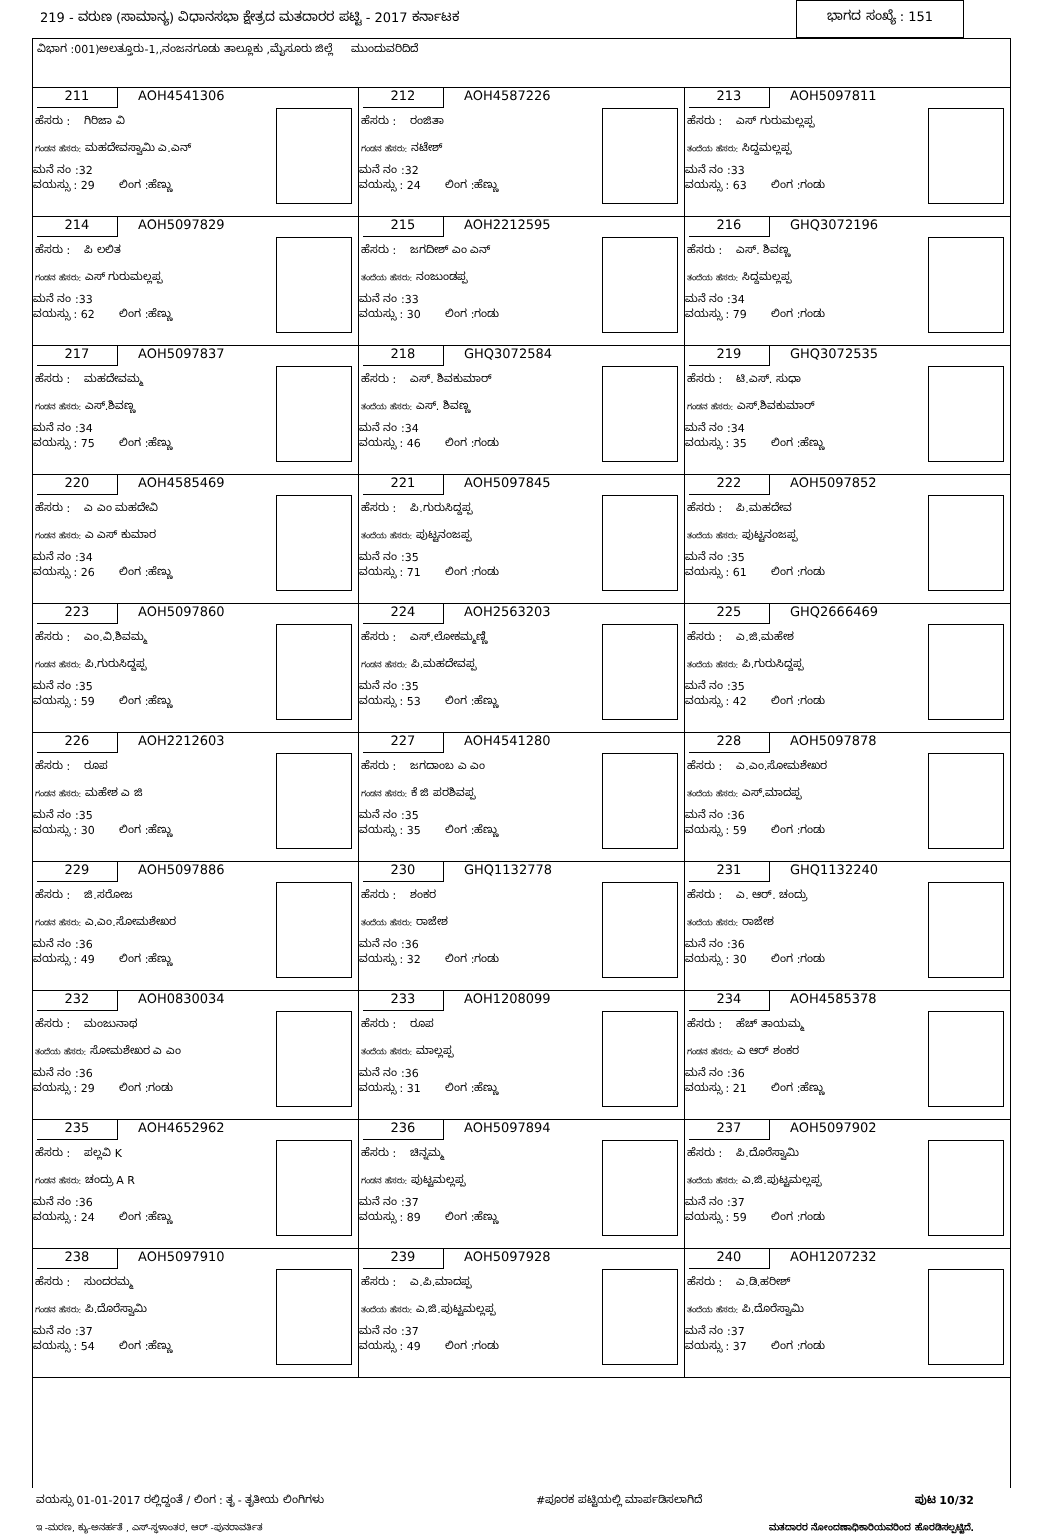219 - ವರುಣ (ಸಾಮಾನ್ಯ) ವಿಧಾನಸಭಾ ಕ್ಷೇತ್ರದ ಮತದಾರರ ಪಟ್ಟಿ - 2017 ಕರ್ನಾಟಕ
ಭಾಗದ ಸಂಖ್ಯೆ : 151
ವಿಭಾಗ :001)ಅಲತ್ತೂರು-1,,ನಂಜನಗೂಡು ತಾಲ್ಲೂಕು ,ಮೈಸೂರು ಜಿಲ್ಲೆ ಮುಂದುವರಿದಿದೆ
| 211 AOH4541306 ಹೆಸರು : ಗಿರಿಜಾ ವಿ ಗಂಡನ ಹೆಸರು: ಮಹದೇವಸ್ವಾಮಿ ಎ.ಎನ್ ಮನೆ ನಂ :32 ವಯಸ್ಸು : 29 ಲಿಂಗ :ಹೆಣ್ಣು | 212 AOH4587226 ಹೆಸರು : ರಂಜಿತಾ ಗಂಡನ ಹೆಸರು: ನಟೇಶ್ ಮನೆ ನಂ :32 ವಯಸ್ಸು : 24 ಲಿಂಗ :ಹೆಣ್ಣು | 213 AOH5097811 ಹೆಸರು : ಎಸ್ ಗುರುಮಲ್ಲಪ್ಪ ತಂದೆಯ ಹೆಸರು: ಸಿದ್ದಮಲ್ಲಪ್ಪ ಮನೆ ನಂ :33 ವಯಸ್ಸು : 63 ಲಿಂಗ :ಗಂಡು |
| 214 AOH5097829 ಹೆಸರು : ಪಿ ಲಲಿತ ಗಂಡನ ಹೆಸರು: ಎಸ್ ಗುರುಮಲ್ಲಪ್ಪ ಮನೆ ನಂ :33 ವಯಸ್ಸು : 62 ಲಿಂಗ :ಹೆಣ್ಣು | 215 AOH2212595 ಹೆಸರು : ಜಗದೀಶ್ ಎಂ ಎನ್ ತಂದೆಯ ಹೆಸರು: ನಂಜುಂಡಪ್ಪ ಮನೆ ನಂ :33 ವಯಸ್ಸು : 30 ಲಿಂಗ :ಗಂಡು | 216 GHQ3072196 ಹೆಸರು : ಎಸ್. ಶಿವಣ್ಣ ತಂದೆಯ ಹೆಸರು: ಸಿದ್ದಮಲ್ಲಪ್ಪ ಮನೆ ನಂ :34 ವಯಸ್ಸು : 79 ಲಿಂಗ :ಗಂಡು |
| 217 AOH5097837 ಹೆಸರು : ಮಹದೇವಮ್ಮ ಗಂಡನ ಹೆಸರು: ಎಸ್.ಶಿವಣ್ಣ ಮನೆ ನಂ :34 ವಯಸ್ಸು : 75 ಲಿಂಗ :ಹೆಣ್ಣು | 218 GHQ3072584 ಹೆಸರು : ಎಸ್. ಶಿವಕುಮಾರ್ ತಂದೆಯ ಹೆಸರು: ಎಸ್. ಶಿವಣ್ಣ ಮನೆ ನಂ :34 ವಯಸ್ಸು : 46 ಲಿಂಗ :ಗಂಡು | 219 GHQ3072535 ಹೆಸರು : ಟಿ.ಎಸ್. ಸುಧಾ ಗಂಡನ ಹೆಸರು: ಎಸ್.ಶಿವಕುಮಾರ್ ಮನೆ ನಂ :34 ವಯಸ್ಸು : 35 ಲಿಂಗ :ಹೆಣ್ಣು |
| 220 AOH4585469 ಹೆಸರು : ಎ ಎಂ ಮಹದೇವಿ ಗಂಡನ ಹೆಸರು: ಎ ಎಸ್ ಕುಮಾರ ಮನೆ ನಂ :34 ವಯಸ್ಸು : 26 ಲಿಂಗ :ಹೆಣ್ಣು | 221 AOH5097845 ಹೆಸರು : ಪಿ.ಗುರುಸಿದ್ದಪ್ಪ ತಂದೆಯ ಹೆಸರು: ಪುಟ್ಟನಂಜಪ್ಪ ಮನೆ ನಂ :35 ವಯಸ್ಸು : 71 ಲಿಂಗ :ಗಂಡು | 222 AOH5097852 ಹೆಸರು : ಪಿ.ಮಹದೇವ ತಂದೆಯ ಹೆಸರು: ಪುಟ್ಟನಂಜಪ್ಪ ಮನೆ ನಂ :35 ವಯಸ್ಸು : 61 ಲಿಂಗ :ಗಂಡು |
| 223 AOH5097860 ಹೆಸರು : ಎಂ.ವಿ.ಶಿವಮ್ಮ ಗಂಡನ ಹೆಸರು: ಪಿ.ಗುರುಸಿದ್ದಪ್ಪ ಮನೆ ನಂ :35 ವಯಸ್ಸು : 59 ಲಿಂಗ :ಹೆಣ್ಣು | 224 AOH2563203 ಹೆಸರು : ಎಸ್.ಲೋಕಮ್ಮಣ್ಣಿ ಗಂಡನ ಹೆಸರು: ಪಿ.ಮಹದೇವಪ್ಪ ಮನೆ ನಂ :35 ವಯಸ್ಸು : 53 ಲಿಂಗ :ಹೆಣ್ಣು | 225 GHQ2666469 ಹೆಸರು : ಎ.ಜಿ.ಮಹೇಶ ತಂದೆಯ ಹೆಸರು: ಪಿ.ಗುರುಸಿದ್ದಪ್ಪ ಮನೆ ನಂ :35 ವಯಸ್ಸು : 42 ಲಿಂಗ :ಗಂಡು |
| 226 AOH2212603 ಹೆಸರು : ರೂಪ ಗಂಡನ ಹೆಸರು: ಮಹೇಶ ಎ ಜಿ ಮನೆ ನಂ :35 ವಯಸ್ಸು : 30 ಲಿಂಗ :ಹೆಣ್ಣು | 227 AOH4541280 ಹೆಸರು : ಜಗದಾಂಬ ಎ ಎಂ ಗಂಡನ ಹೆಸರು: ಕೆ ಜಿ ಪರಶಿವಪ್ಪ ಮನೆ ನಂ :35 ವಯಸ್ಸು : 35 ಲಿಂಗ :ಹೆಣ್ಣು | 228 AOH5097878 ಹೆಸರು : ಎ.ಎಂ.ಸೋಮಶೇಖರ ತಂದೆಯ ಹೆಸರು: ಎಸ್.ಮಾದಪ್ಪ ಮನೆ ನಂ :36 ವಯಸ್ಸು : 59 ಲಿಂಗ :ಗಂಡು |
| 229 AOH5097886 ಹೆಸರು : ಜಿ.ಸರೋಜ ಗಂಡನ ಹೆಸರು: ಎ.ಎಂ.ಸೋಮಶೇಖರ ಮನೆ ನಂ :36 ವಯಸ್ಸು : 49 ಲಿಂಗ :ಹೆಣ್ಣು | 230 GHQ1132778 ಹೆಸರು : ಶಂಕರ ತಂದೆಯ ಹೆಸರು: ರಾಜೇಶ ಮನೆ ನಂ :36 ವಯಸ್ಸು : 32 ಲಿಂಗ :ಗಂಡು | 231 GHQ1132240 ಹೆಸರು : ಎ. ಆರ್. ಚಂದ್ರು ತಂದೆಯ ಹೆಸರು: ರಾಜೇಶ ಮನೆ ನಂ :36 ವಯಸ್ಸು : 30 ಲಿಂಗ :ಗಂಡು |
| 232 AOH0830034 ಹೆಸರು : ಮಂಜುನಾಥ ತಂದೆಯ ಹೆಸರು: ಸೋಮಶೇಖರ ಎ ಎಂ ಮನೆ ನಂ :36 ವಯಸ್ಸು : 29 ಲಿಂಗ :ಗಂಡು | 233 AOH1208099 ಹೆಸರು : ರೂಪ ತಂದೆಯ ಹೆಸರು: ಮಾಲ್ಲಪ್ಪ ಮನೆ ನಂ :36 ವಯಸ್ಸು : 31 ಲಿಂಗ :ಹೆಣ್ಣು | 234 AOH4585378 ಹೆಸರು : ಹೆಚ್ ತಾಯಮ್ಮ ಗಂಡನ ಹೆಸರು: ಎ ಆರ್ ಶಂಕರ ಮನೆ ನಂ :36 ವಯಸ್ಸು : 21 ಲಿಂಗ :ಹೆಣ್ಣು |
| 235 AOH4652962 ಹೆಸರು : ಪಲ್ಲವಿ K ಗಂಡನ ಹೆಸರು: ಚಂದ್ರು A R ಮನೆ ನಂ :36 ವಯಸ್ಸು : 24 ಲಿಂಗ :ಹೆಣ್ಣು | 236 AOH5097894 ಹೆಸರು : ಚಿನ್ನಮ್ಮ ಗಂಡನ ಹೆಸರು: ಪುಟ್ಟಮಲ್ಲಪ್ಪ ಮನೆ ನಂ :37 ವಯಸ್ಸು : 89 ಲಿಂಗ :ಹೆಣ್ಣು | 237 AOH5097902 ಹೆಸರು : ಪಿ.ದೊರೆಸ್ವಾಮಿ ತಂದೆಯ ಹೆಸರು: ಎ.ಜಿ.ಪುಟ್ಟಮಲ್ಲಪ್ಪ ಮನೆ ನಂ :37 ವಯಸ್ಸು : 59 ಲಿಂಗ :ಗಂಡು |
| 238 AOH5097910 ಹೆಸರು : ಸುಂದರಮ್ಮ ಗಂಡನ ಹೆಸರು: ಪಿ.ದೊರೆಸ್ವಾಮಿ ಮನೆ ನಂ :37 ವಯಸ್ಸು : 54 ಲಿಂಗ :ಹೆಣ್ಣು | 239 AOH5097928 ಹೆಸರು : ಎ.ಪಿ.ಮಾದಪ್ಪ ತಂದೆಯ ಹೆಸರು: ಎ.ಜಿ.ಪುಟ್ಟಮಲ್ಲಪ್ಪ ಮನೆ ನಂ :37 ವಯಸ್ಸು : 49 ಲಿಂಗ :ಗಂಡು | 240 AOH1207232 ಹೆಸರು : ಎ.ಡಿ.ಹರೀಶ್ ತಂದೆಯ ಹೆಸರು: ಪಿ.ದೊರೆಸ್ವಾಮಿ ಮನೆ ನಂ :37 ವಯಸ್ಸು : 37 ಲಿಂಗ :ಗಂಡು |
ವಯಸ್ಸು 01-01-2017 ರಲ್ಲಿದ್ದಂತೆ / ಲಿಂಗ : ತೃ - ತೃತೀಯ ಲಿಂಗಿಗಳು #ಪೂರಕ ಪಟ್ಟಿಯಲ್ಲಿ ಮಾರ್ಪಡಿಸಲಾಗಿದೆ ಪುಟ 10/32
ಇ -ಮರಣ, ಕ್ಯು-ಅನರ್ಹತೆ , ಎಸ್-ಸ್ಥಳಾಂತರ, ಆರ್ -ಪುನರಾವರ್ತಿತ ಮತದಾರರ ನೋಂದಣಾಧಿಕಾರಿಯವರಿಂದ ಹೊರಡಿಸಲ್ಪಟ್ಟಿದೆ.